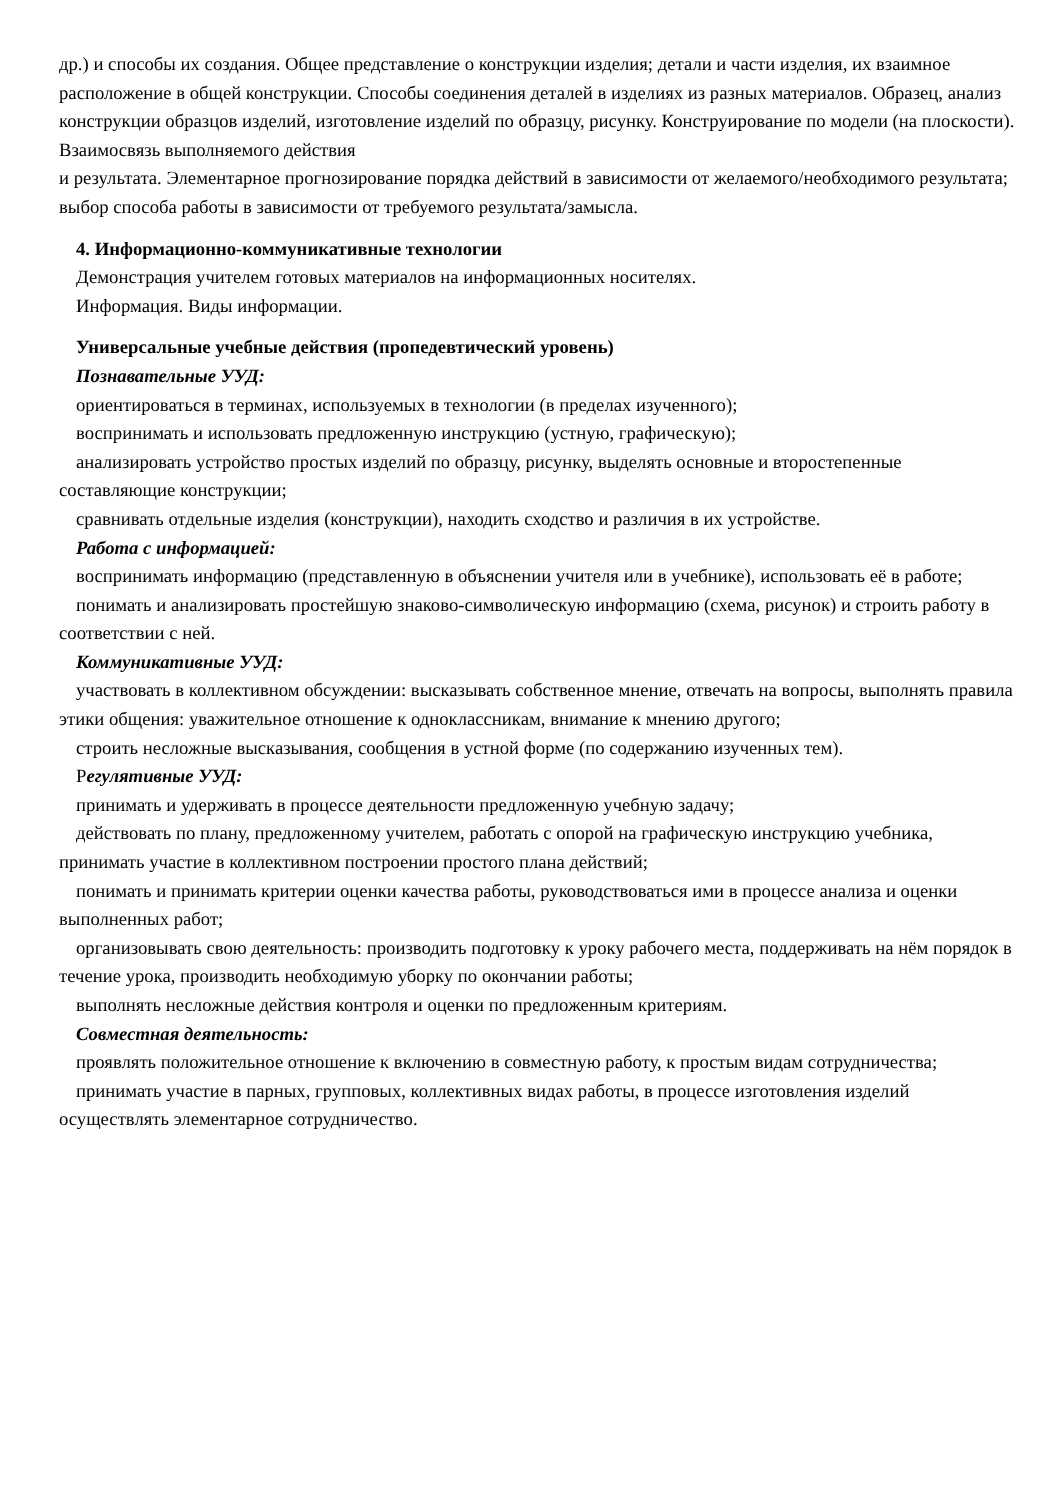др.) и способы их создания. Общее представление о конструкции изделия; детали и части изделия, их взаимное расположение в общей конструкции. Способы соединения деталей в изделиях из разных материалов. Образец, анализ конструкции образцов изделий, изготовление изделий по образцу, рисунку. Конструирование по модели (на плоскости). Взаимосвязь выполняемого действия
и результата. Элементарное прогнозирование порядка действий в зависимости от желаемого/необходимого результата; выбор способа работы в зависимости от требуемого результата/замысла.
4. Информационно-коммуникативные технологии
Демонстрация учителем готовых материалов на информационных носителях.
Информация. Виды информации.
Универсальные учебные действия (пропедевтический уровень)
Познавательные УУД:
ориентироваться в терминах, используемых в технологии (в пределах изученного);
воспринимать и использовать предложенную инструкцию (устную, графическую);
анализировать устройство простых изделий по образцу, рисунку, выделять основные и второстепенные составляющие конструкции;
сравнивать отдельные изделия (конструкции), находить сходство и различия в их устройстве.
Работа с информацией:
воспринимать информацию (представленную в объяснении учителя или в учебнике), использовать её в работе;
понимать и анализировать простейшую знаково-символическую информацию (схема, рисунок) и строить работу в соответствии с ней.
Коммуникативные УУД:
участвовать в коллективном обсуждении: высказывать собственное мнение, отвечать на вопросы, выполнять правила этики общения: уважительное отношение к одноклассникам, внимание к мнению другого;
строить несложные высказывания, сообщения в устной форме (по содержанию изученных тем).
Регулятивные УУД:
принимать и удерживать в процессе деятельности предложенную учебную задачу;
действовать по плану, предложенному учителем, работать с опорой на графическую инструкцию учебника, принимать участие в коллективном построении простого плана действий;
понимать и принимать критерии оценки качества работы, руководствоваться ими в процессе анализа и оценки выполненных работ;
организовывать свою деятельность: производить подготовку к уроку рабочего места, поддерживать на нём порядок в течение урока, производить необходимую уборку по окончании работы;
выполнять несложные действия контроля и оценки по предложенным критериям.
Совместная деятельность:
проявлять положительное отношение к включению в совместную работу, к простым видам сотрудничества;
принимать участие в парных, групповых, коллективных видах работы, в процессе изготовления изделий осуществлять элементарное сотрудничество.